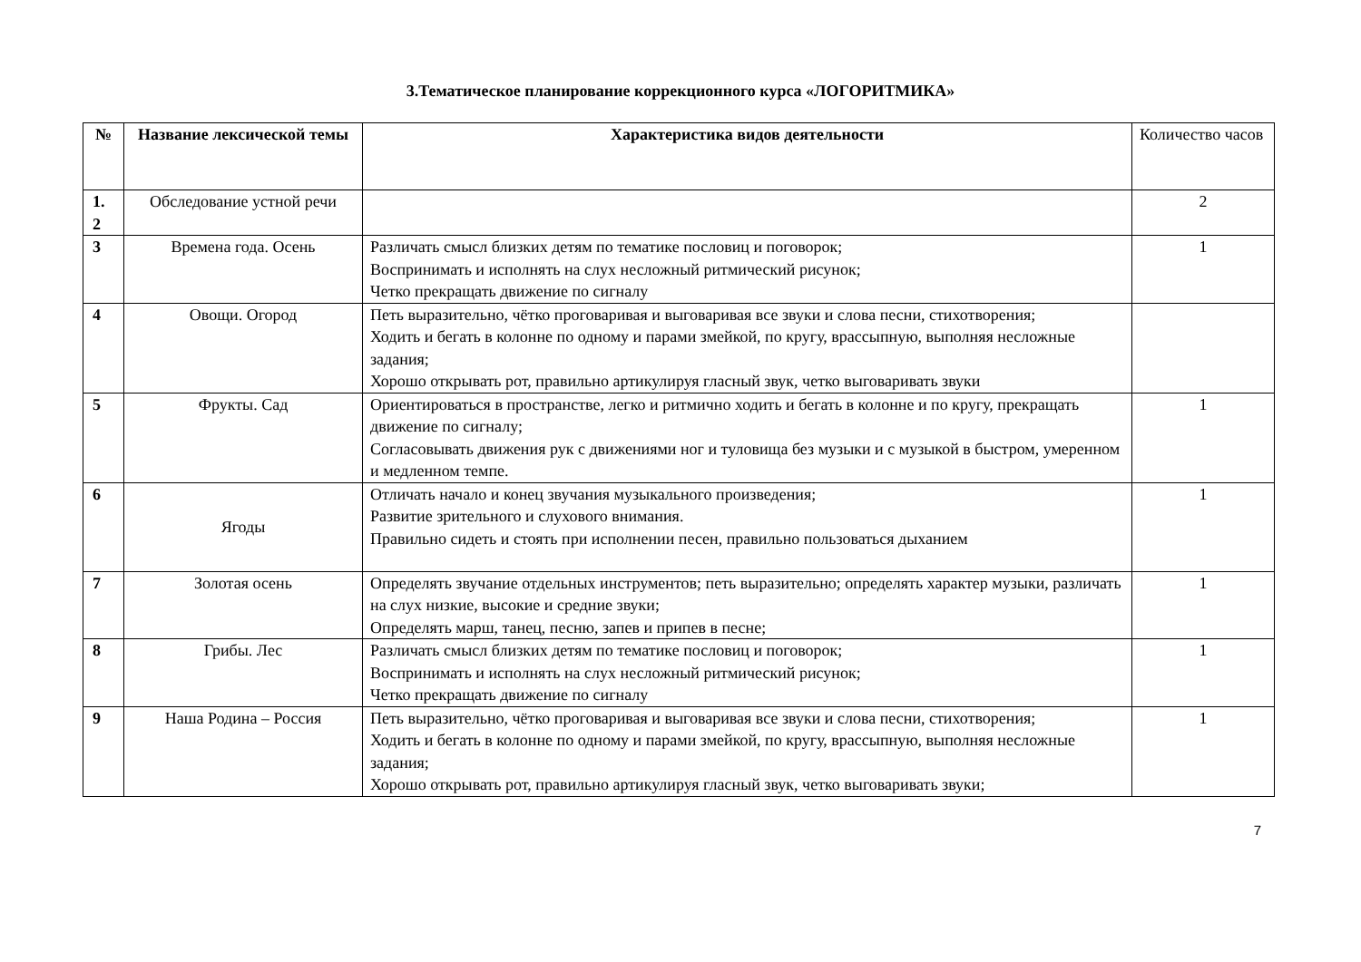3.Тематическое планирование коррекционного курса «ЛОГОРИТМИКА»
| № | Название лексической темы | Характеристика видов деятельности | Количество часов |
| --- | --- | --- | --- |
| 1. 2 | Обследование устной речи | | 2 |
| 3 | Времена года. Осень | Различать смысл близких детям по тематике пословиц и поговорок; Воспринимать и исполнять на слух несложный ритмический рисунок; Четко прекращать движение по сигналу | 1 |
| 4 | Овощи. Огород | Петь выразительно, чётко проговаривая и выговаривая все звуки и слова песни, стихотворения; Ходить и бегать в колонне по одному и парами змейкой, по кругу, врассыпную, выполняя несложные задания; Хорошо открывать рот, правильно артикулируя гласный звук, четко выговаривать звуки | |
| 5 | Фрукты. Сад | Ориентироваться в пространстве, легко и ритмично ходить и бегать в колонне и по кругу, прекращать движение по сигналу; Согласовывать движения рук с движениями ног и туловища без музыки и с музыкой в быстром, умеренном и медленном темпе. | 1 |
| 6 | Ягоды | Отличать начало и конец звучания музыкального произведения; Развитие зрительного и слухового внимания. Правильно сидеть и стоять при исполнении песен, правильно пользоваться дыханием | 1 |
| 7 | Золотая осень | Определять звучание отдельных инструментов; петь выразительно; определять характер музыки, различать на слух низкие, высокие и средние звуки; Определять марш, танец, песню, запев и припев в песне; | 1 |
| 8 | Грибы. Лес | Различать смысл близких детям по тематике пословиц и поговорок; Воспринимать и исполнять на слух несложный ритмический рисунок; Четко прекращать движение по сигналу | 1 |
| 9 | Наша Родина – Россия | Петь выразительно, чётко проговаривая и выговаривая все звуки и слова песни, стихотворения; Ходить и бегать в колонне по одному и парами змейкой, по кругу, врассыпную, выполняя несложные задания; Хорошо открывать рот, правильно артикулируя гласный звук, четко выговаривать звуки; | 1 |
7